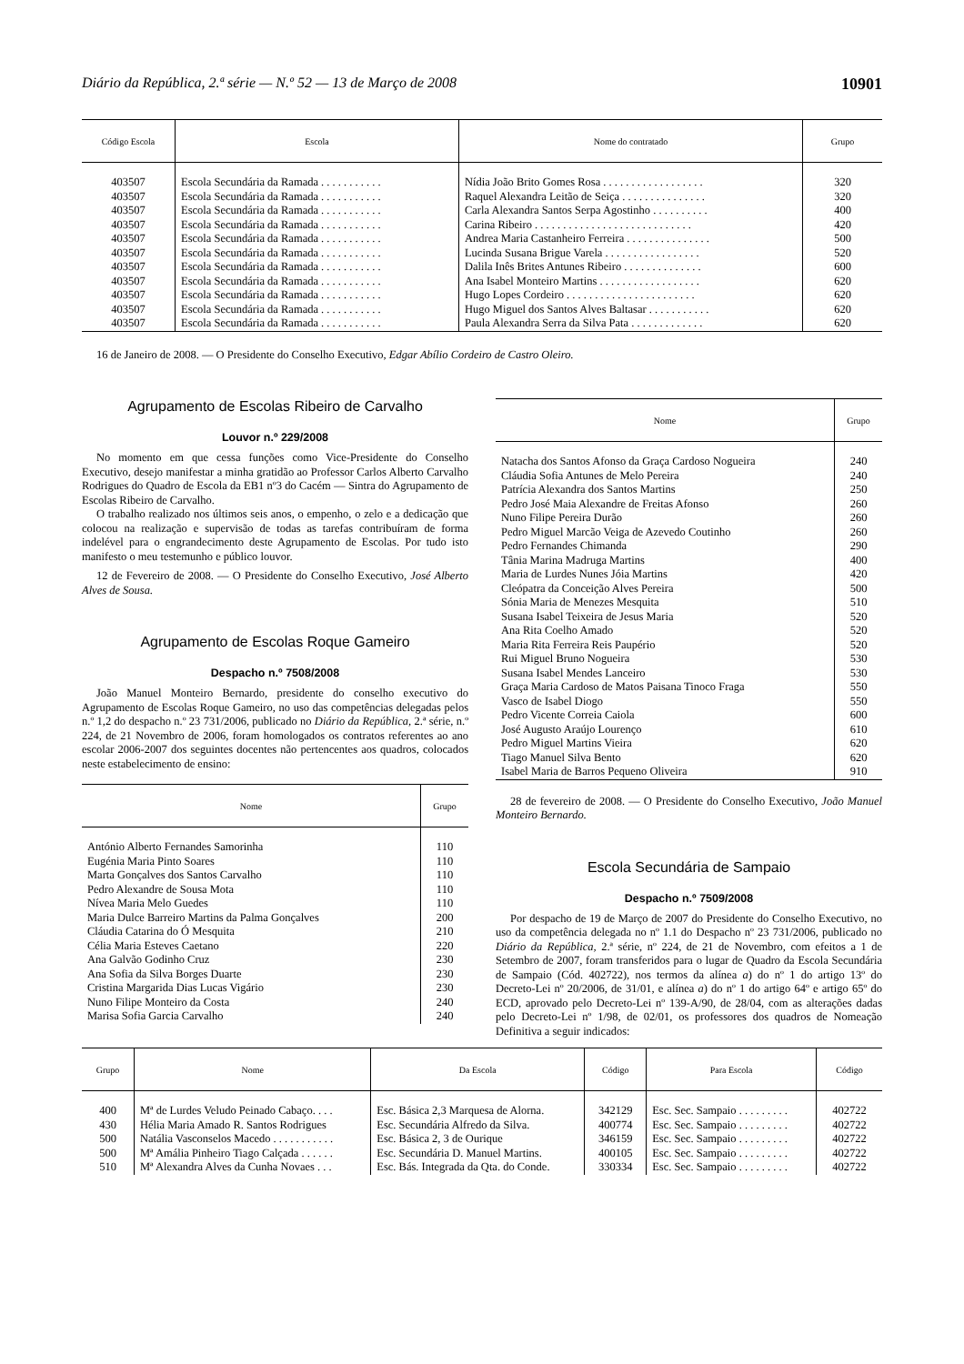Diário da República, 2.ª série — N.º 52 — 13 de Março de 2008 10901
| Código Escola | Escola | Nome do contratado | Grupo |
| --- | --- | --- | --- |
| 403507 | Escola Secundária da Ramada . . . . . . . . . . . | Nídia João Brito Gomes Rosa . . . . . . . . . . . . . . . . . . | 320 |
| 403507 | Escola Secundária da Ramada . . . . . . . . . . . | Raquel Alexandra Leitão de Seiça . . . . . . . . . . . . . . . | 320 |
| 403507 | Escola Secundária da Ramada . . . . . . . . . . . | Carla Alexandra Santos Serpa Agostinho . . . . . . . . . . | 400 |
| 403507 | Escola Secundária da Ramada . . . . . . . . . . . | Carina Ribeiro . . . . . . . . . . . . . . . . . . . . . . . . . . . . | 420 |
| 403507 | Escola Secundária da Ramada . . . . . . . . . . . | Andrea Maria Castanheiro Ferreira . . . . . . . . . . . . . . . | 500 |
| 403507 | Escola Secundária da Ramada . . . . . . . . . . . | Lucinda Susana Brigue Varela . . . . . . . . . . . . . . . . . | 520 |
| 403507 | Escola Secundária da Ramada . . . . . . . . . . . | Dalila Inês Brites Antunes Ribeiro . . . . . . . . . . . . . . | 600 |
| 403507 | Escola Secundária da Ramada . . . . . . . . . . . | Ana Isabel Monteiro Martins . . . . . . . . . . . . . . . . . . | 620 |
| 403507 | Escola Secundária da Ramada . . . . . . . . . . . | Hugo Lopes Cordeiro . . . . . . . . . . . . . . . . . . . . . . . | 620 |
| 403507 | Escola Secundária da Ramada . . . . . . . . . . . | Hugo Miguel dos Santos Alves Baltasar . . . . . . . . . . . | 620 |
| 403507 | Escola Secundária da Ramada . . . . . . . . . . . | Paula Alexandra Serra da Silva Pata . . . . . . . . . . . . . | 620 |
16 de Janeiro de 2008. — O Presidente do Conselho Executivo, Edgar Abílio Cordeiro de Castro Oleiro.
Agrupamento de Escolas Ribeiro de Carvalho
Louvor n.º 229/2008
No momento em que cessa funções como Vice-Presidente do Conselho Executivo, desejo manifestar a minha gratidão ao Professor Carlos Alberto Carvalho Rodrigues do Quadro de Escola da EB1 nº3 do Cacém — Sintra do Agrupamento de Escolas Ribeiro de Carvalho.
O trabalho realizado nos últimos seis anos, o empenho, o zelo e a dedicação que colocou na realização e supervisão de todas as tarefas contribuíram de forma indelével para o engrandecimento deste Agrupamento de Escolas. Por tudo isto manifesto o meu testemunho e público louvor.
12 de Fevereiro de 2008. — O Presidente do Conselho Executivo, José Alberto Alves de Sousa.
Agrupamento de Escolas Roque Gameiro
Despacho n.º 7508/2008
João Manuel Monteiro Bernardo, presidente do conselho executivo do Agrupamento de Escolas Roque Gameiro, no uso das competências delegadas pelos n.º 1,2 do despacho n.º 23 731/2006, publicado no Diário da República, 2.ª série, n.º 224, de 21 Novembro de 2006, foram homologados os contratos referentes ao ano escolar 2006-2007 dos seguintes docentes não pertencentes aos quadros, colocados neste estabelecimento de ensino:
| Nome | Grupo |
| --- | --- |
| António Alberto Fernandes Samorinha | 110 |
| Eugénia Maria Pinto Soares | 110 |
| Marta Gonçalves dos Santos Carvalho | 110 |
| Pedro Alexandre de Sousa Mota | 110 |
| Nívea Maria Melo Guedes | 110 |
| Maria Dulce Barreiro Martins da Palma Gonçalves | 200 |
| Cláudia Catarina do Ó Mesquita | 210 |
| Célia Maria Esteves Caetano | 220 |
| Ana Galvão Godinho Cruz | 230 |
| Ana Sofia da Silva Borges Duarte | 230 |
| Cristina Margarida Dias Lucas Vigário | 230 |
| Nuno Filipe Monteiro da Costa | 240 |
| Marisa Sofia Garcia Carvalho | 240 |
| Nome | Grupo |
| --- | --- |
| Natacha dos Santos Afonso da Graça Cardoso Nogueira | 240 |
| Cláudia Sofia Antunes de Melo Pereira | 240 |
| Patrícia Alexandra dos Santos Martins | 250 |
| Pedro José Maia Alexandre de Freitas Afonso | 260 |
| Nuno Filipe Pereira Durão | 260 |
| Pedro Miguel Marcão Veiga de Azevedo Coutinho | 260 |
| Pedro Fernandes Chimanda | 290 |
| Tânia Marina Madruga Martins | 400 |
| Maria de Lurdes Nunes Jóia Martins | 420 |
| Cleópatra da Conceição Alves Pereira | 500 |
| Sónia Maria de Menezes Mesquita | 510 |
| Susana Isabel Teixeira de Jesus Maria | 520 |
| Ana Rita Coelho Amado | 520 |
| Maria Rita Ferreira Reis Paupério | 520 |
| Rui Miguel Bruno Nogueira | 530 |
| Susana Isabel Mendes Lanceiro | 530 |
| Graça Maria Cardoso de Matos Paisana Tinoco Fraga | 550 |
| Vasco de Isabel Diogo | 550 |
| Pedro Vicente Correia Caiola | 600 |
| José Augusto Araújo Lourenço | 610 |
| Pedro Miguel Martins Vieira | 620 |
| Tiago Manuel Silva Bento | 620 |
| Isabel Maria de Barros Pequeno Oliveira | 910 |
28 de fevereiro de 2008. — O Presidente do Conselho Executivo, João Manuel Monteiro Bernardo.
Escola Secundária de Sampaio
Despacho n.º 7509/2008
Por despacho de 19 de Março de 2007 do Presidente do Conselho Executivo, no uso da competência delegada no nº 1.1 do Despacho nº 23 731/2006, publicado no Diário da República, 2.ª série, nº 224, de 21 de Novembro, com efeitos a 1 de Setembro de 2007, foram transferidos para o lugar de Quadro da Escola Secundária de Sampaio (Cód. 402722), nos termos da alínea a) do nº 1 do artigo 13º do Decreto-Lei nº 20/2006, de 31/01, e alínea a) do nº 1 do artigo 64º e artigo 65º do ECD, aprovado pelo Decreto-Lei nº 139-A/90, de 28/04, com as alterações dadas pelo Decreto-Lei nº 1/98, de 02/01, os professores dos quadros de Nomeação Definitiva a seguir indicados:
| Grupo | Nome | Da Escola | Código | Para Escola | Código |
| --- | --- | --- | --- | --- | --- |
| 400 | Mª de Lurdes Veludo Peinado Cabaço. . . . | Esc. Básica 2,3 Marquesa de Alorna. | 342129 | Esc. Sec. Sampaio . . . . . . . . . | 402722 |
| 430 | Hélia Maria Amado R. Santos Rodrigues | Esc. Secundária Alfredo da Silva. | 400774 | Esc. Sec. Sampaio . . . . . . . . . | 402722 |
| 500 | Natália Vasconselos Macedo . . . . . . . . . . . | Esc. Básica 2, 3 de Ourique | 346159 | Esc. Sec. Sampaio . . . . . . . . . | 402722 |
| 500 | Mª Amália Pinheiro Tiago Calçada . . . . . . | Esc. Secundária D. Manuel Martins. | 400105 | Esc. Sec. Sampaio . . . . . . . . . | 402722 |
| 510 | Mª Alexandra Alves da Cunha Novaes . . . | Esc. Bás. Integrada da Qta. do Conde. | 330334 | Esc. Sec. Sampaio . . . . . . . . . | 402722 |